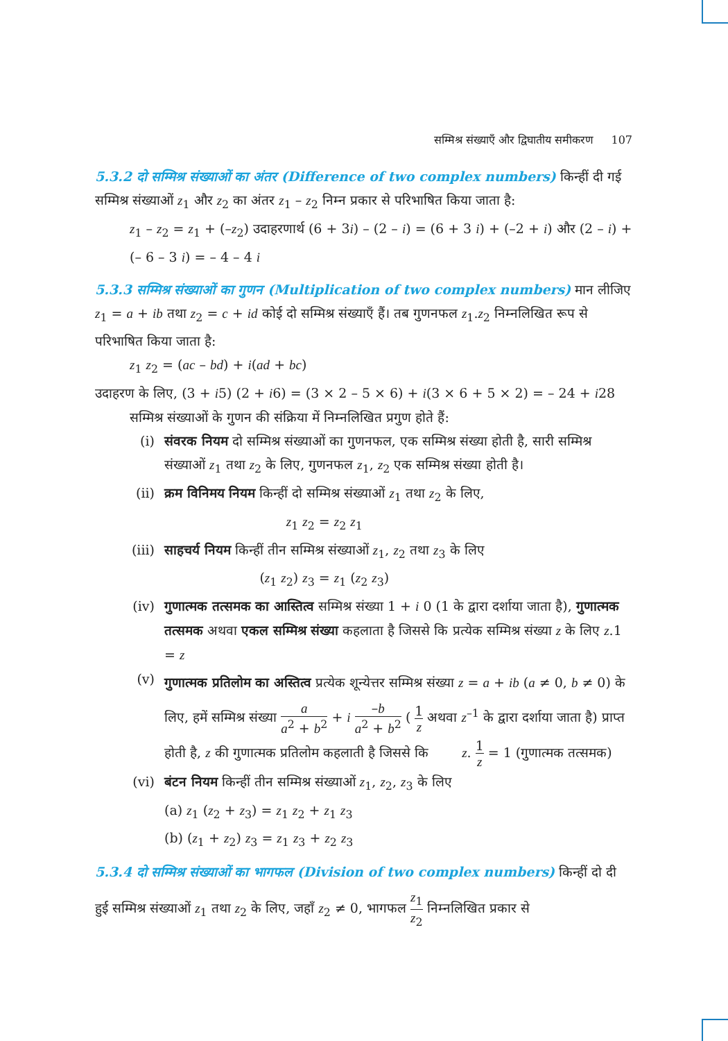सम्मिश्र संख्याएँ और द्विघातीय समीकरण 107
5.3.2 दो सम्मिश्र संख्याओं का अंतर (Difference of two complex numbers) किन्हीं दी गई सम्मिश्र संख्याओं z<sub>1</sub> और z<sub>2</sub> का अंतर z<sub>1</sub> – z<sub>2</sub> निम्न प्रकार से परिभाषित किया जाता है:
z<sub>1</sub> – z<sub>2</sub> = z<sub>1</sub> + (–z<sub>2</sub>) उदाहरणार्थ (6 + 3i) – (2 – i) = (6 + 3 i) + (–2 + i) और (2 – i) + (– 6 – 3 i) = – 4 – 4 i
5.3.3 सम्मिश्र संख्याओं का गुणन (Multiplication of two complex numbers) मान लीजिए z<sub>1</sub> = a + ib तथा z<sub>2</sub> = c + id कोई दो सम्मिश्र संख्याएँ हैं। तब गुणनफल z<sub>1</sub>.z<sub>2</sub> निम्नलिखित रूप से परिभाषित किया जाता है:
z<sub>1</sub> z<sub>2</sub> = (ac – bd) + i(ad + bc)
उदाहरण के लिए, (3 + i5) (2 + i6) = (3 × 2 – 5 × 6) + i(3 × 6 + 5 × 2) = – 24 + i28
सम्मिश्र संख्याओं के गुणन की संक्रिया में निम्नलिखित प्रगुण होते हैं:
(i) संवरक नियम दो सम्मिश्र संख्याओं का गुणनफल, एक सम्मिश्र संख्या होती है, सारी सम्मिश्र संख्याओं z<sub>1</sub> तथा z<sub>2</sub> के लिए, गुणनफल z<sub>1</sub>, z<sub>2</sub> एक सम्मिश्र संख्या होती है।
(ii) क्रम विनिमय नियम किन्हीं दो सम्मिश्र संख्याओं z<sub>1</sub> तथा z<sub>2</sub> के लिए,
z<sub>1</sub> z<sub>2</sub> = z<sub>2</sub> z<sub>1</sub>
(iii)
साहचर्य नियम किन्हीं तीन सम्मिश्र संख्याओं z<sub>1</sub>, z<sub>2</sub> तथा z<sub>3</sub> के लिए
(z<sub>1</sub> z<sub>2</sub>) z<sub>3</sub> = z<sub>1</sub> (z<sub>2</sub> z<sub>3</sub>)
(iv) गुणात्मक तत्समक का आस्तित्व सम्मिश्र संख्या 1 + i 0 (1 के द्वारा दर्शाया जाता है), गुणात्मक तत्समक अथवा एकल सम्मिश्र संख्या कहलाता है जिससे कि प्रत्येक सम्मिश्र संख्या z के लिए z.1 = z
(v)
गुणात्मक प्रतिलोम का अस्तित्व प्रत्येक शून्येत्तर सम्मिश्र संख्या z = a + ib (a ≠ 0, b ≠ 0) के लिए, हमें सम्मिश्र संख्या a a<sup>2</sup> + b<sup>2</sup> + i –b a<sup>2</sup> + b<sup>2</sup> ( 1 z अथवा z<sup>–1</sup> के द्वारा दर्शाया जाता है) प्राप्त होती है, z की गुणात्मक प्रतिलोम कहलाती है जिससे कि z. 1 z = 1 (गुणात्मक तत्समक)
(vi) बंटन नियम किन्हीं तीन सम्मिश्र संख्याओं z<sub>1</sub>, z<sub>2</sub>, z<sub>3</sub> के लिए
(a) z<sub>1</sub> (z<sub>2</sub> + z<sub>3</sub>) = z<sub>1</sub> z<sub>2</sub> + z<sub>1</sub> z<sub>3</sub>
(b) (z<sub>1</sub> + z<sub>2</sub>) z<sub>3</sub> = z<sub>1</sub> z<sub>3</sub> + z<sub>2</sub> z<sub>3</sub>
5.3.4 दो सम्मिश्र संख्याओं का भागफल (Division of two complex numbers) किन्हीं दो दी हुई सम्मिश्र संख्याओं z<sub>1</sub> तथा z<sub>2</sub> के लिए, जहाँ z<sub>2</sub> ≠ 0, भागफल z<sub>1</sub> z<sub>2</sub> निम्नलिखित प्रकार से